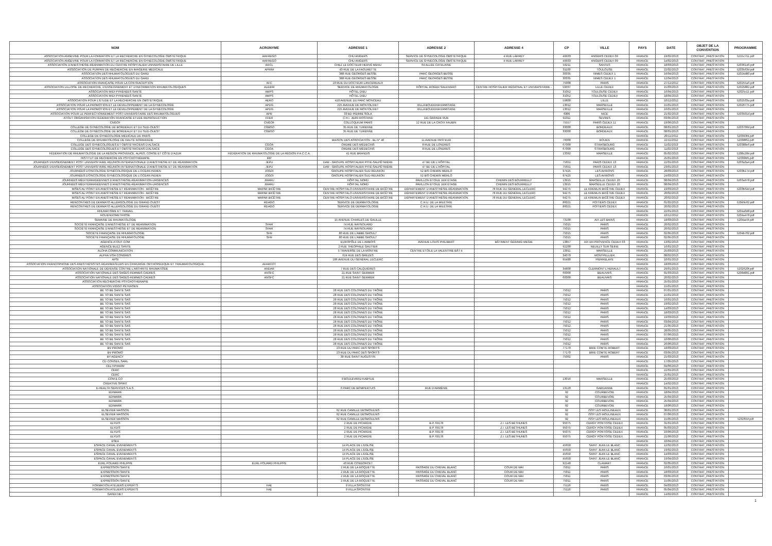| NOM | ACRONYME | ADRESSE 1 | ADRESSE 2 | ADRESSE 4 | CP | VILLE | PAYS | DATE | OBJET DE LA CONVENTION | PROGRAMME |
| --- | --- | --- | --- | --- | --- | --- | --- | --- | --- | --- |
| ASSOCIATION ANGEVINE POUR LA FORMATION ET LA RECHERCHE EN GYNÉCOLOGIE OBSTÉTRIQUE | AAFREGO | CHU ANGERS | SERVICE DE GYNÉCOLOGIE OBSTÉTRIQUE | 4 RUE LARREY | 49933 | ANGERS CEDEX 09 | FRANCE | 19/02/2013 | CONTRAT_PRESTATION | 5215c711.pdf |
| ASSOCIATION ANGEVINE POUR LA FORMATION ET LA RECHERCHE EN GYNÉCOLOGIE OBSTÉTRIQUE | AAFREGO | CHU ANGERS | SERVICE DE GYNÉCOLOGIE OBSTÉTRIQUE | 4 RUE LARREY | 49933 | ANGERS CEDEX 09 | FRANCE | 14/02/2013 | CONTRAT_PRESTATION | |
| ASSOCIATION D'ANESTHÉSIE-RÉANIMATION DU CENTRE HOSPITALIER UNIVERSITAIRE DE LILLE | ARCL | CHEZ LE DOCTEUR HERVÉ MENU | 64 ALLÉE CATELAINE | | 59211 | SANTES | FRANCE | 18/03/2013 | CONTRAT_PRESTATION | 52036146.pdf |
| ASSOCIATION DE PURPAN DE RECHERCHE EN IMAGERIE MÉDICALE | APRIM | 43 RUE DE LA FAOURETTE | | | 31100 | TOULOUSE | FRANCE | 22/02/2013 | CONTRAT_PRESTATION | 5203563d.pdf |
| ASSOCIATION DES RHUMATOLOGUES DU GARD | | 388 RUE GEORGES BESSE | PARC GEORGES BESSE | | 30035 | NIMES CEDEX 1 | FRANCE | 16/04/2013 | CONTRAT_PRESTATION | 52024d80.pdf |
| ASSOCIATION DES RHUMATOLOGUES DU GARD | | 388 RUE GEORGES BESSE | PARC GEORGES BESSE | | 30035 | NIMES CEDEX 1 | FRANCE | 12/04/2013 | CONTRAT_PRESTATION | |
| ASSOCIATION FRANÇAISE POUR LA CONTRACEPTION | AFC | 10 RUE DU DOCTEUR LANCEREAUX | | | 75008 | PARIS | FRANCE | 27/12/2012 | CONTRAT_PRESTATION | 520255a6.pdf |
| ASSOCIATION LILLOISE DE RECHERCHE, D'ENSEIGNEMENT ET D'INFORMATION RHUMATOLOGIQUES | ALERIR | SERVICE DE RHUMATOLOGIE | HÔPITAL ROGER SALENGRO | CENTRE HOSPITALIER RÉGIONAL ET UNIVERSITAIRE - | 59037 | LILLE CEDEX | FRANCE | 15/03/2013 | CONTRAT_PRESTATION | 52025882.pdf |
| ASSOCIATION MIDI PYRÉNÉES SANTÉ | AMPS | HÔTEL DIEU | | | 31052 | TOULOUSE CEDEX | FRANCE | 16/04/2013 | CONTRAT_PRESTATION | 52025c11.pdf |
| ASSOCIATION MIDI PYRÉNÉES SANTÉ | AMPS | HÔTEL DIEU | | | 31052 | TOULOUSE CEDEX | FRANCE | 18/04/2013 | CONTRAT_PRESTATION | |
| ASSOCIATION POUR L'ÉTUDE ET LA RECHERCHE EN OBSTÉTRIQUE | AERO | 418 AVENUE DU PARC MONCEAU | | | 59800 | LILLE | FRANCE | 10/12/2012 | CONTRAT_PRESTATION | 5202533a.pdf |
| ASSOCIATION POUR LA PROMOTION ET LE DÉVELOPPEMENT DE LA GYNÉCOLOGIE | APDG | 225 AVENUE DE MONTOLIVET | VILLA BOUDDHA ERMITAGE | | 13012 | MARSEILLE | FRANCE | 15/01/2013 | CONTRAT_PRESTATION | 52026775.pdf |
| ASSOCIATION POUR LA PROMOTION ET LE DÉVELOPPEMENT DE LA GYNÉCOLOGIE | APDG | 225 AVENUE DE MONTOLIVET | VILLA BOUDDHA ERMITAGE | | 13012 | MARSEILLE | FRANCE | 16/01/2013 | CONTRAT_PRESTATION | |
| ASSOCIATION POUR LE PERFECTIONNEMENT POST-UNIVERSITAIRE DES RHUMATOLOGUES | APR | 33 BD PIERRE SOLA | | | 6300 | NICE | FRANCE | 21/02/2013 | CONTRAT_PRESTATION | 5203501d.pdf |
| ATOUT ORGANISATION FEDERATION FRANCAISE ETUDE REPRODUCTION | FFER | C.H.I. JEAN ROSTAND | 141 GRANDE RUE | | 92311 | SEVRES | FRANCE | 03/05/2013 | CONTRAT_PRESTATION | |
| CNGOF | CNGOF | COLLOQUIUM PARIS | 12 RUE DE LA CROIX FAUBIN | | 75557 | PARIS CEDEX 11 | FRANCE | 19/06/2013 | CONTRAT_PRESTATION | |
| COLLÈGE DE GYNÉCOLOGIE DE BORDEAUX ET DU SUD-OUEST | CGBSO | 35 RUE DE TURENNE | | | 33000 | BORDEAUX | FRANCE | 08/01/2013 | CONTRAT_PRESTATION | 5203700d.pdf |
| COLLÈGE DE GYNÉCOLOGIE DE BORDEAUX ET DU SUD-OUEST | CGBSO | 35 RUE DE TURENNE | | | 33000 | BORDEAUX | FRANCE | 08/01/2013 | CONTRAT_PRESTATION | |
| COLLÈGE DE GYNÉCOLOGIE MÉDICALE DE PARIS | | | | | | | FRANCE | 20/11/2012 | CONTRAT_PRESTATION | 520393f4.pdf |
| COLLÈGE DE RHUMATOLOGIE DE HAUTE NORMANDIE | | MAISON DES ASSOCIATION - BL N° 40 | 11 AVENUE PASTEUR | | 76000 | ROUEN | FRANCE | 22/11/2012 | CONTRAT_PRESTATION | 52038f62.pdf |
| COLLÈGE DES GYNÉCOLOGUES ET OBSTÉTRICIENS D'ALSACE | CGOA | ORDRE DES MÉDECINS | 8 RUE DE LONDRES | | 67000 | STRASBOURG | FRANCE | 11/02/2013 | CONTRAT_PRESTATION | 520388e6.pdf |
| COLLÈGE DES GYNÉCOLOGUES ET OBSTÉTRICIENS D'ALSACE | CGOA | ORDRE DES MÉDECINS | 8 RUE DE LONDRES | | 67000 | STRASBOURG | FRANCE | 11/02/2013 | CONTRAT_PRESTATION | |
| FÉDÉRATION DE RHUMATOLOGIE DE LA RÉGION PROVENCE, ALPES, CORSE ET CÔTE D'AZUR | FÉDÉRATION DE RHUMATOLOGIE DE LA RÉGION P.A.C.C.A. | 41 RUE BRANDIS | | | 13392 | MARSEILLE | FRANCE | 05/02/2013 | CONTRAT_PRESTATION | 5208c284.pdf |
| INSTITUT DE RECHERCHE EN PSYCHOTHÉRAPIE | IRP | | | | | | FRANCE | 25/01/2013 | CONTRAT_PRESTATION | 52039bf5.pdf |
| JOURNÉES D'ENSEIGNEMENT POST UNIVERSITAIRE RÉUNION INTERNATIONALE D'ANESTHÉSIE ET DE RÉANIMATION | JEPU | DAR - GROUPE HOSPITALIER PITIÉ-SALPÊTRIÈRE | 47 BD DE L'HÔPITAL | | 75651 | PARIS CEDEX 13 | FRANCE | 22/01/2013 | CONTRAT_PRESTATION | 5203a3a4.pdf |
| JOURNÉES D'ENSEIGNEMENT POST UNIVERSITAIRE RÉUNION INTERNATIONALE D'ANESTHÉSIE ET DE RÉANIMATION | JEPU | DAR - GROUPE HOSPITALIER PITIÉ-SALPÊTRIÈRE | 47 BD DE L'HÔPITAL | | 75651 | PARIS CEDEX 13 | FRANCE | 23/01/2013 | CONTRAT_PRESTATION | |
| JOURNÉES D'ONCOLOGIE GYNÉCOLOGIQUE DE L'OCÉAN INDIEN | JOGOI | GROUPE HOSPITALIER SUD RÉUNION | 52 BIS CHEMIN MERLO | | 97425 | LES AVIRONS | FRANCE | 28/03/2013 | CONTRAT_PRESTATION | 5203b17d.pdf |
| JOURNÉES D'ONCOLOGIE GYNÉCOLOGIQUE DE L'OCÉAN INDIEN | JOGOI | GROUPE HOSPITALIER SUD RÉUNION | 52 BIS CHEMIN MERLO | | 97425 | LES AVIRONS | FRANCE | 24/03/2013 | CONTRAT_PRESTATION | |
| JOURNÉES MÉDITERRANÉENNES D'ANESTHÉSIE-RÉANIMATION-URGENCES | JMARU | HÔPITAL NORD | PAVILLON ETOILE 1ER ÉTAGE | CHEMIN DES BOURRELLY | 13915 | MARSEILLE CEDEX 20 | FRANCE | 08/04/2013 | CONTRAT_PRESTATION | 5203a978.pdf |
| JOURNÉES MÉDITERRANÉENNES D'ANESTHÉSIE-RÉANIMATION-URGENCES | JMARU | HÔPITAL NORD | PAVILLON ETOILE 1ER ÉTAGE | CHEMIN DES BOURRELLY | 13915 | MARSEILLE CEDEX 20 | FRANCE | 08/04/2013 | CONTRAT_PRESTATION | |
| MISES AU POINT EN ANESTHÉSIE ET RÉANIMATION - BICÊTRE | MAPAR BICÊTRE | CENTRE HOSPITALO-UNIVERSITAIRE DE BICÊTRE | DÉPARTEMENT D'ANESTHÉSIE-RÉANIMATION | 78 RUE DU GÉNÉRAL LECLERC | 94275 | LE KREMLIN BICÊTRE CEDEX | FRANCE | 19/03/2013 | CONTRAT_PRESTATION | 5203b64d.pdf |
| MISES AU POINT EN ANESTHÉSIE ET RÉANIMATION - BICÊTRE | MAPAR BICÊTRE | CENTRE HOSPITALO-UNIVERSITAIRE DE BICÊTRE | DÉPARTEMENT D'ANESTHÉSIE-RÉANIMATION | 78 RUE DU GÉNÉRAL LECLERC | 94275 | LE KREMLIN BICÊTRE CEDEX | FRANCE | 20/02/2013 | CONTRAT_PRESTATION | |
| MISES AU POINT EN ANESTHÉSIE ET RÉANIMATION - BICÊTRE | MAPAR BICÊTRE | CENTRE HOSPITALO-UNIVERSITAIRE DE BICÊTRE | DÉPARTEMENT D'ANESTHÉSIE-RÉANIMATION | 78 RUE DU GÉNÉRAL LECLERC | 94275 | LE KREMLIN BICÊTRE CEDEX | FRANCE | 20/02/2013 | CONTRAT_PRESTATION | |
| RENCONTRES DE DERMATO ALLERGOLOGIE DU GRAND OUEST | RDAGO | SERVICE DE DERMATOLOGIE | C.H.U. DE LA MILÉTRIE | | 86021 | POITIERS CEDEX | FRANCE | 01/02/2013 | CONTRAT_PRESTATION | 52049c62.pdf |
| RENCONTRES DE DERMATO ALLERGOLOGIE DU GRAND OUEST | RDAGO | SERVICE DE DERMATOLOGIE | C.H.U. DE LA MILÉTRIE | | 86021 | POITIERS CEDEX | FRANCE | 20/02/2013 | CONTRAT_PRESTATION | |
| RHUMATISME ET TRAVAIL | | | | | | | FRANCE | 22/01/2013 | CONTRAT_PRESTATION | 5204a0d8.pdf |
| ROUENDOMETRIOSE | | | | | | | FRANCE | 10/12/2012 | CONTRAT_PRESTATION | 5204a478.pdf |
| SEMAINE DE RHUMATOLOGIE | | 15 AVENUE CHARLES DE GAULLE | | | 73100 | AIX LES BAINS | FRANCE | 18/03/2013 | CONTRAT_PRESTATION | 5204ac5f.pdf |
| SOCIÉTÉ FRANÇAISE D'ANESTHÉSIE ET DE RÉANIMATION | SFAR | 74 RUE RAYNOUARD | | | 75015 | PARIS | FRANCE | 20/02/2013 | CONTRAT_PRESTATION | |
| SOCIÉTÉ FRANÇAISE D'ANESTHÉSIE ET DE RÉANIMATION | SFAR | 74 RUE RAYNOUARD | | | 75015 | PARIS | FRANCE | 20/02/2013 | CONTRAT_PRESTATION | |
| SOCIÉTÉ FRANÇAISE DE RHUMATOLOGIE | SFR | 80 RUE DE L'ABBÉ GROULT | | | 75015 | PARIS | FRANCE | 02/05/2013 | CONTRAT_PRESTATION | 5204b702.pdf |
| SOCIÉTÉ FRANÇAISE DE RHUMATOLOGIE | SFR | 80 RUE DE L'ABBÉ GROULT | | | 75015 | PARIS | FRANCE | 02/05/2013 | CONTRAT_PRESTATION | |
| AGENCE ATOUT.COM | | EUROPÔLE DE L'ARBOIS | AVENUE LOUIS PHILIBERT | BÂTIMENT GÉRARD MEGIE | 13857 | AIX EN PROVENCE CEDEX 03 | FRANCE | 13/02/2013 | CONTRAT_PRESTATION | |
| AGENCE BUZZ SANTE | | 2 RUE THÉOPHILE GAUTIER | | | 92200 | NEUILLY SUR SEINE | FRANCE | 16/01/2013 | CONTRAT_PRESTATION | |
| ALOHA COMMUNICATION | | 5 TRAVERSE DE LA MONTRE | CENTRE ETOILE LA VALENTINE BÂT 4 | | 13011 | MARSEILLE | FRANCE | 25/03/2013 | CONTRAT_PRESTATION | |
| ALPHA VISA CONGRES | | 624 RUE DES GREZES | | | 34070 | MONTPELLIER | FRANCE | 08/02/2013 | CONTRAT_PRESTATION | |
| APSI | | 186 AVENUE DU GÉNÉRAL LECLERC | | | 95480 | PIERRELAYE | FRANCE | 10/01/2013 | CONTRAT_PRESTATION | |
| ASSOCIATION FRANCOPHONE DES ANESTHÉSISTES RÉANIMATEURS EN CHIRURGIE ORTHOPÉDIQUE ET TRAUMATOLOGIQUE | AFARCOT | | | | | | FRANCE | 18/03/2013 | CONTRAT_PRESTATION | |
| ASSOCIATION NATIONALE DE DÉFENSE CONTRE L'ARTHRITE RHUMATOÏDE | ANDAR | 7 RUE DES CALQUIÈRES | | | 34800 | CLERMONT L'HERAULT | FRANCE | 29/01/2013 | CONTRAT_PRESTATION | 5202620f.pdf |
| ASSOCIATION NATIONALE DES SAGES-FEMMES CADRES | ANSFC | 21 RUE SAINT GERMER | | | 60000 | BEAUVAIS | FRANCE | 01/03/2013 | CONTRAT_PRESTATION | 5208d891.pdf |
| ASSOCIATION NATIONALE DES SAGES-FEMMES CADRES | ANSFC | 21 RUE SAINT GERMER | | | 60000 | BEAUVAIS | FRANCE | 20/02/2013 | CONTRAT_PRESTATION | |
| ASSOCIATION RECHERCHE PSYCHOTHERAPIE | | | | | | | FRANCE | 25/01/2013 | CONTRAT_PRESTATION | |
| ASSOCIATION VIGGO PETERSEN | | | | | | | FRANCE | 15/01/2013 | CONTRAT_PRESTATION | |
| BE TO BE SANTE SAS | | 28 RUE DES COLONNES DU TRÔNE | | | 75012 | PARIS | FRANCE | 07/01/2013 | CONTRAT_PRESTATION | |
| BE TO BE SANTE SAS | | 28 RUE DES COLONNES DU TRÔNE | | | 75012 | PARIS | FRANCE | 15/01/2013 | CONTRAT_PRESTATION | |
| BE TO BE SANTE SAS | | 28 RUE DES COLONNES DU TRÔNE | | | 75012 | PARIS | FRANCE | 16/01/2013 | CONTRAT_PRESTATION | |
| BE TO BE SANTE SAS | | 28 RUE DES COLONNES DU TRÔNE | | | 75012 | PARIS | FRANCE | 19/02/2013 | CONTRAT_PRESTATION | |
| BE TO BE SANTE SAS | | 28 RUE DES COLONNES DU TRÔNE | | | 75012 | PARIS | FRANCE | 14/03/2013 | CONTRAT_PRESTATION | |
| BE TO BE SANTE SAS | | 28 RUE DES COLONNES DU TRÔNE | | | 75012 | PARIS | FRANCE | 18/03/2013 | CONTRAT_PRESTATION | |
| BE TO BE SANTE SAS | | 28 RUE DES COLONNES DU TRÔNE | | | 75012 | PARIS | FRANCE | 19/03/2013 | CONTRAT_PRESTATION | |
| BE TO BE SANTE SAS | | 28 RUE DES COLONNES DU TRÔNE | | | 75012 | PARIS | FRANCE | 03/04/2013 | CONTRAT_PRESTATION | |
| BE TO BE SANTE SAS | | 28 RUE DES COLONNES DU TRÔNE | | | 75012 | PARIS | FRANCE | 21/05/2013 | CONTRAT_PRESTATION | |
| BE TO BE SANTE SAS | | 28 RUE DES COLONNES DU TRÔNE | | | 75012 | PARIS | FRANCE | 28/05/2013 | CONTRAT_PRESTATION | |
| BE TO BE SANTE SAS | | 28 RUE DES COLONNES DU TRÔNE | | | 75012 | PARIS | FRANCE | 07/06/2013 | CONTRAT_PRESTATION | |
| BE TO BE SANTE SAS | | 28 RUE DES COLONNES DU TRÔNE | | | 75012 | PARIS | FRANCE | 10/06/2013 | CONTRAT_PRESTATION | |
| BE TO BE SANTE SAS | | 28 RUE DES COLONNES DU TRÔNE | | | 75012 | PARIS | FRANCE | 26/06/2013 | CONTRAT_PRESTATION | |
| BV PROMO | | 23 RUE DU PARC DES SPORTS | | | 77170 | BRIE COMTE ROBERT | FRANCE | 18/03/2013 | CONTRAT_PRESTATION | |
| BV PROMO | | 23 RUE DU PARC DES SPORTS | | | 77170 | BRIE COMTE ROBERT | FRANCE | 03/05/2013 | CONTRAT_PRESTATION | |
| BY AGENCY | | 30 RUE SAINT AUGUSTIN | | | 75002 | PARIS | FRANCE | 21/03/2013 | CONTRAT_PRESTATION | |
| CD CONSEIL SARL | | | | | | | FRANCE | 17/05/2013 | CONTRAT_PRESTATION | |
| CELTIPHARM | | | | | | | FRANCE | 04/06/2013 | CONTRAT_PRESTATION | |
| CERC | | | | | | | FRANCE | 22/01/2013 | CONTRAT_PRESTATION | |
| CERC | | | | | | | FRANCE | 25/01/2013 | CONTRAT_PRESTATION | |
| COM & CO | | 9 BOULEVARD KABYLIE | | | 13016 | MARSEILLE | FRANCE | 25/03/2013 | CONTRAT_PRESTATION | |
| CREATIVE SPIRIT | | | | | | | FRANCE | 14/02/2013 | CONTRAT_PRESTATION | |
| E-HEALTH SERVICES S.A.S. | | 6 PARC DE BOMPERTUIS | RUE D'ARMÉNIE | | 13120 | GARDANNE | FRANCE | 01/01/2013 | CONTRAT_PRESTATION | |
| EDIMARK | | | | | 92 | COURBEVOIE | FRANCE | 18/04/2013 | CONTRAT_PRESTATION | |
| EDIMARK | | | | | 92 | COURBEVOIE | FRANCE | 25/04/2013 | CONTRAT_PRESTATION | |
| EDIMARK | | | | | 92 | COURBEVOIE | FRANCE | 25/04/2013 | CONTRAT_PRESTATION | |
| EDIMARK | | | | | 92 | COURBEVOIE | FRANCE | 18/06/2013 | CONTRAT_PRESTATION | |
| ELSEVIER MASSON | | 62 RUE CAMILLE DESMOULINS | | | 92 | ISSY LES MOULINEAUX | FRANCE | 30/01/2013 | CONTRAT_PRESTATION | |
| ELSEVIER MASSON | | 62 RUE CAMILLE DESMOULINS | | | 92 | ISSY LES MOULINEAUX | FRANCE | 07/06/2013 | CONTRAT_PRESTATION | |
| ELSEVIER MASSON | | 62 RUE CAMILLE DESMOULINS | | | 92 | ISSY LES MOULINEAUX | FRANCE | 15/05/2013 | CONTRAT_PRESTATION | 5232f55f.pdf |
| ELYDIS | | 2 RUE DE PICARDIE | B.P. 69178 | Z.I. LES BÉTHUNES | 95075 | CERGY PONTOISE CEDEX | FRANCE | 31/01/2013 | CONTRAT_PRESTATION | |
| ELYDIS | | 2 RUE DE PICARDIE | B.P. 69178 | Z.I. LES BÉTHUNES | 95075 | CERGY PONTOISE CEDEX | FRANCE | 05/03/2013 | CONTRAT_PRESTATION | |
| ELYDIS | | 2 RUE DE PICARDIE | B.P. 69178 | Z.I. LES BÉTHUNES | 95075 | CERGY PONTOISE CEDEX | FRANCE | 10/06/2013 | CONTRAT_PRESTATION | |
| ELYDIS | | 2 RUE DE PICARDIE | B.P. 69178 | Z.I. LES BÉTHUNES | 95075 | CERGY PONTOISE CEDEX | FRANCE | 21/06/2013 | CONTRAT_PRESTATION | |
| ESKA | | | | | | | FRANCE | 10/04/2013 | CONTRAT_PRESTATION | |
| ESPACE CANAL EVENEMENTS | | 14 PLACE DE L'EGLISE | | | 45650 | SAINT JEAN LE BLANC | FRANCE | 12/02/2013 | CONTRAT_PRESTATION | |
| ESPACE CANAL EVENEMENTS | | 14 PLACE DE L'EGLISE | | | 45650 | SAINT JEAN LE BLANC | FRANCE | 19/02/2013 | CONTRAT_PRESTATION | |
| ESPACE CANAL EVENEMENTS | | 14 PLACE DE L'EGLISE | | | 45650 | SAINT JEAN LE BLANC | FRANCE | 14/03/2013 | CONTRAT_PRESTATION | |
| ESPACE CANAL EVENEMENTS | | 14 PLACE DE L'EGLISE | | | 45650 | SAINT JEAN LE BLANC | FRANCE | 19/04/2013 | CONTRAT_PRESTATION | |
| EURL POUARD PHILIPPE | EURL POUARD PHILIPPE | 43 RUE CONDORCET | | | 92140 | CLAMART | FRANCE | 02/05/2013 | CONTRAT_PRESTATION | |
| EXPRESSION SANTE | | 2 RUE DE LA ROQUETTE | PASSAGE DU CHEVAL BLANC | COUR DE MAI | 75011 | PARIS | FRANCE | 16/01/2013 | CONTRAT_PRESTATION | |
| EXPRESSION SANTE | | 2 RUE DE LA ROQUETTE | PASSAGE DU CHEVAL BLANC | COUR DE MAI | 75011 | PARIS | FRANCE | 18/03/2013 | CONTRAT_PRESTATION | |
| EXPRESSION SANTE | | 2 RUE DE LA ROQUETTE | PASSAGE DU CHEVAL BLANC | COUR DE MAI | 75011 | PARIS | FRANCE | 03/05/2013 | CONTRAT_PRESTATION | |
| EXPRESSION SANTE | | 2 RUE DE LA ROQUETTE | PASSAGE DU CHEVAL BLANC | COUR DE MAI | 75011 | PARIS | FRANCE | 15/05/2013 | CONTRAT_PRESTATION | |
| FORMATION ATELIERS EXPERTS | FAE | 9 VILLA SPONTINI | | | 75116 | PARIS | FRANCE | 04/03/2013 | CONTRAT_PRESTATION | |
| FORMATION ATELIERS EXPERTS | FAE | 9 VILLA SPONTINI | | | 75116 | PARIS | FRANCE | 05/04/2013 | CONTRAT_PRESTATION | |
| GANDI.NET | | | | | | | FRANCE | 14/02/2013 | CONTRAT_PRESTATION | |
1